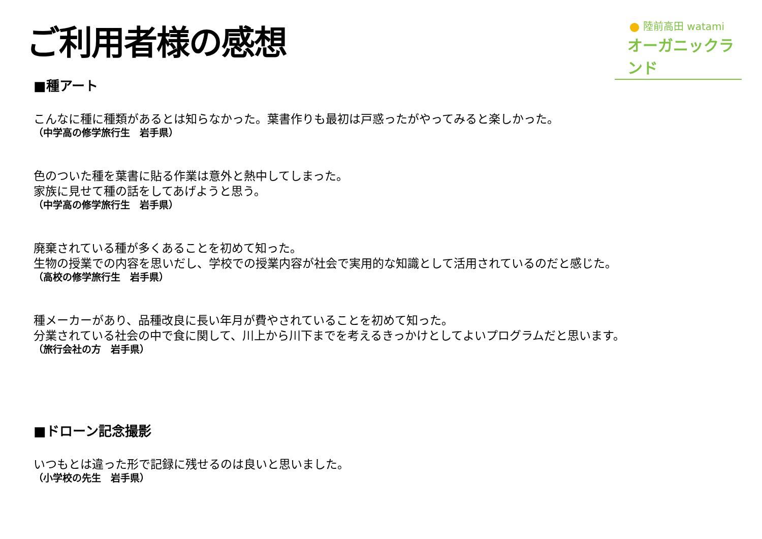ご利用者様の感想
陸前高田 watami
オーガニックランド
■種アート
こんなに種に種類があるとは知らなかった。葉書作りも最初は戸惑ったがやってみると楽しかった。
（中学高の修学旅行生　岩手県）
色のついた種を葉書に貼る作業は意外と熱中してしまった。
家族に見せて種の話をしてあげようと思う。
（中学高の修学旅行生　岩手県）
廃棄されている種が多くあることを初めて知った。
生物の授業での内容を思いだし、学校での授業内容が社会で実用的な知識として活用されているのだと感じた。
（高校の修学旅行生　岩手県）
種メーカーがあり、品種改良に長い年月が費やされていることを初めて知った。
分業されている社会の中で食に関して、川上から川下までを考えるきっかけとしてよいプログラムだと思います。
（旅行会社の方　岩手県）
■ドローン記念撮影
いつもとは違った形で記録に残せるのは良いと思いました。
（小学校の先生　岩手県）